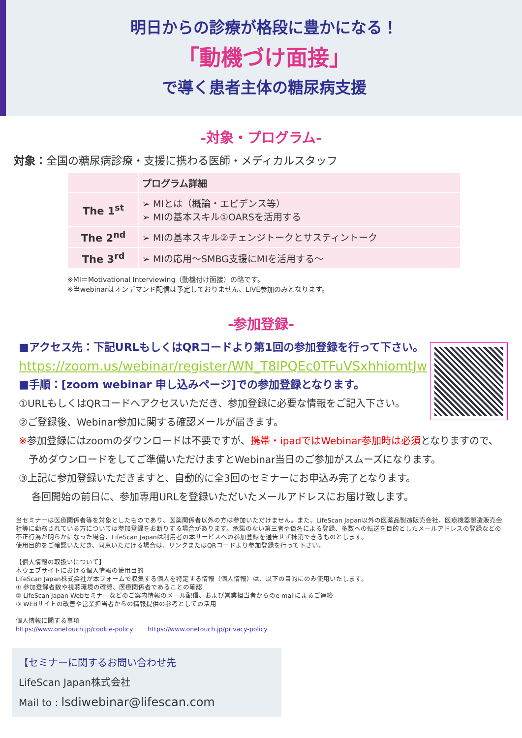明日からの診療が格段に豊かになる！
「動機づけ面接」
で導く患者主体の糖尿病支援
-対象・プログラム-
対象：全国の糖尿病診療・支援に携わる医師・メディカルスタッフ
| | プログラム詳細 |
| --- | --- |
| The 1<sup>st</sup> | ➢ MIとは（概論・エビデンス等） ➢ MIの基本スキル①OARSを活用する |
| The 2<sup>nd</sup> | ➢ MIの基本スキル②チェンジトークとサスティントーク |
| The 3<sup>rd</sup> | ➢ MIの応用～SMBG支援にMIを活用する～ |
※MI＝Motivational Interviewing（動機付け面接）の略です。
※当webinarはオンデマンド配信は予定しておりません、LIVE参加のみとなります。
-参加登録-
■アクセス先：下記URLもしくはQRコードより第1回の参加登録を行って下さい。
https://zoom.us/webinar/register/WN_T8lPQEc0TFuVSxhhiomtJw
■手順：[zoom webinar 申し込みページ]での参加登録となります。
①URLもしくはQRコードへアクセスいただき、参加登録に必要な情報をご記入下さい。
②ご登録後、Webinar参加に関する確認メールが届きます。
※参加登録にはzoomのダウンロードは不要ですが、携帯・ipadではWebinar参加時は必須となりますので、
　予めダウンロードをしてご準備いただけますとWebinar当日のご参加がスムーズになります。
③上記に参加登録いただきますと、自動的に全3回のセミナーにお申込み完了となります。
　 各回開始の前日に、参加専用URLを登録いただいたメールアドレスにお届け致します。
当セミナーは医療関係者等を対象としたものであり、医薬関係者以外の方は参加いただけません。また、LifeScan Japan以外の医薬品製造販売会社、医療機器製造販売会社等に勤務されている方については参加登録をお断りする場合があります。承諾のない第三者や偽名による登録、多数への転送を目的としたメールアドレスの登録などの不正行為が明らかになった場合、LifeScan Japanは利用者の本サービスへの参加登録を通告せず抹消できるものとします。
使用目的をご確認いただき、同意いただける場合は、リンクまたはQRコードより参加登録を行って下さい。
【個人情報の取扱いについて】
本ウェブサイトにおける個人情報の使用目的
LifeScan Japan株式会社が本フォームで収集する個人を特定する情報（個人情報）は、以下の目的にのみ使用いたします。
① 参加登録者数や視聴環境の確認、医療関係者であることの確認
② LifeScan Japan Webセミナーなどのご案内情報のメール配信、および営業担当者からのe-mailによるご連絡
③ WEBサイトの改善や営業担当者からの情報提供の参考としての活用
個人情報に関する事項
https://www.onetouch.jp/cookie-policy 　　https://www.onetouch.jp/privacy-policy
【セミナーに関するお問い合わせ先
LifeScan Japan株式会社
Mail to : lsdiwebinar@lifescan.com